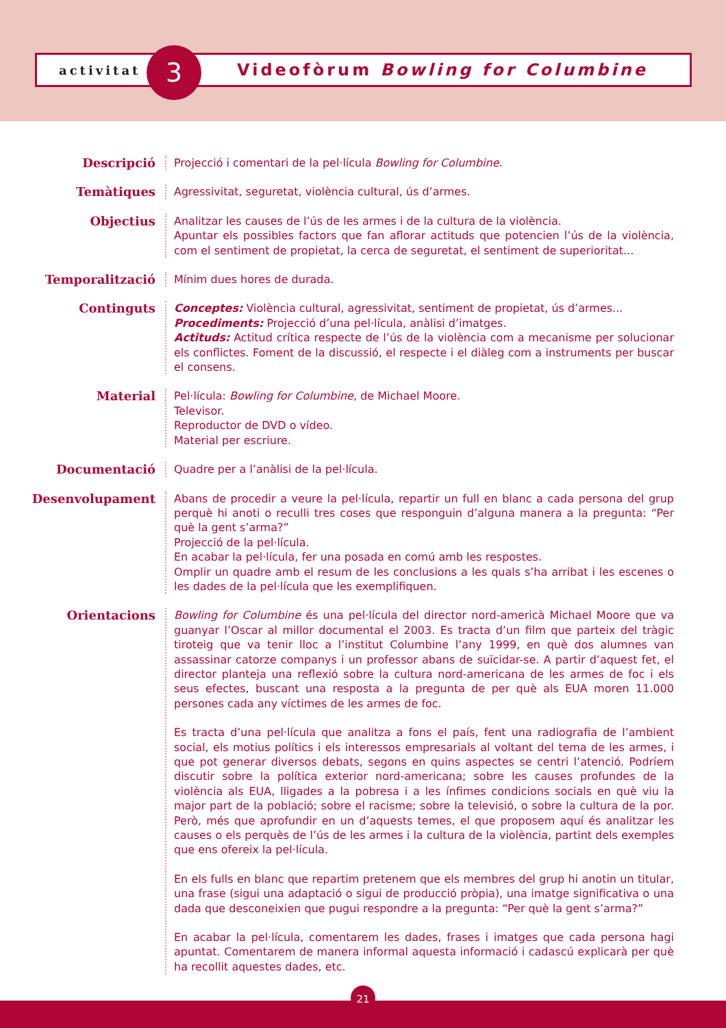activitat
3
Videofòrum Bowling for Columbine
Descripció Projecció i comentari de la pel·lícula Bowling for Columbine.
Temàtiques Agressivitat, seguretat, violència cultural, ús d’armes.
Objectius Analitzar les causes de l’ús de les armes i de la cultura de la violència.
Apuntar els possibles factors que fan aflorar actituds que potencien l’ús de la violència, com el sentiment de propietat, la cerca de seguretat, el sentiment de superioritat...
Temporalització Mínim dues hores de durada.
Continguts Conceptes: Violència cultural, agressivitat, sentiment de propietat, ús d’armes...
Procediments: Projecció d’una pel·lícula, anàlisi d’imatges.
Actituds: Actitud crítica respecte de l’ús de la violència com a mecanisme per solucionar els conflictes. Foment de la discussió, el respecte i el diàleg com a instruments per buscar el consens.
Material Pel·lícula: Bowling for Columbine, de Michael Moore.
Televisor.
Reproductor de DVD o vídeo.
Material per escriure.
Documentació Quadre per a l’anàlisi de la pel·lícula.
Desenvolupament Abans de procedir a veure la pel·lícula, repartir un full en blanc a cada persona del grup perquè hi anoti o reculli tres coses que responguin d’alguna manera a la pregunta: “Per què la gent s’arma?”
Projecció de la pel·lícula.
En acabar la pel·lícula, fer una posada en comú amb les respostes.
Omplir un quadre amb el resum de les conclusions a les quals s’ha arribat i les escenes o les dades de la pel·lícula que les exemplifiquen.
Orientacions Bowling for Columbine és una pel·lícula del director nord-americà Michael Moore que va guanyar l’Oscar al millor documental el 2003. Es tracta d’un film que parteix del tràgic tiroteig que va tenir lloc a l’institut Columbine l’any 1999, en què dos alumnes van assassinar catorze companys i un professor abans de suïcidar-se. A partir d’aquest fet, el director planteja una reflexió sobre la cultura nord-americana de les armes de foc i els seus efectes, buscant una resposta a la pregunta de per què als EUA moren 11.000 persones cada any víctimes de les armes de foc.
Es tracta d’una pel·lícula que analitza a fons el país, fent una radiografia de l’ambient social, els motius polítics i els interessos empresarials al voltant del tema de les armes, i que pot generar diversos debats, segons en quins aspectes se centri l’atenció. Podríem discutir sobre la política exterior nord-americana; sobre les causes profundes de la violència als EUA, lligades a la pobresa i a les ínfimes condicions socials en què viu la major part de la població; sobre el racisme; sobre la televisió, o sobre la cultura de la por. Però, més que aprofundir en un d’aquests temes, el que proposem aquí és analitzar les causes o els perquès de l’ús de les armes i la cultura de la violència, partint dels exemples que ens ofereix la pel·lícula.
En els fulls en blanc que repartim pretenem que els membres del grup hi anotin un titular, una frase (sigui una adaptació o sigui de producció pròpia), una imatge significativa o una dada que desconeixien que pugui respondre a la pregunta: “Per què la gent s’arma?”
En acabar la pel·lícula, comentarem les dades, frases i imatges que cada persona hagi apuntat. Comentarem de manera informal aquesta informació i cadascú explicarà per què ha recollit aquestes dades, etc.
21